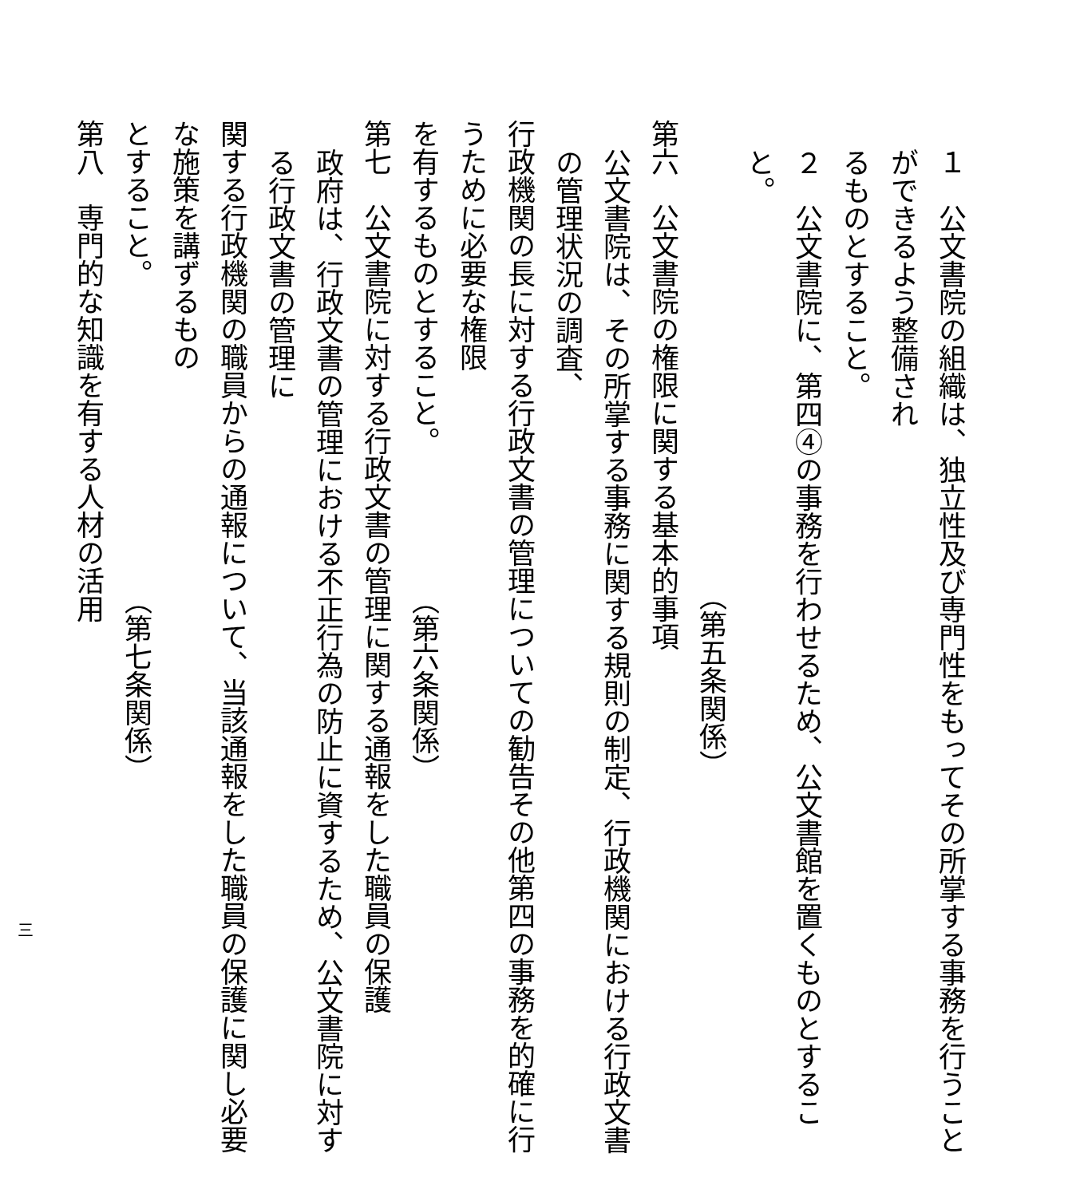１　公文書院の組織は、独立性及び専門性をもってその所掌する事務を行うことができるよう整備され
るものとすること。
２　公文書院に、第四④の事務を行わせるため、公文書館を置くものとすること。
（第五条関係）
第六　公文書院の権限に関する基本的事項
公文書院は、その所掌する事務に関する規則の制定、行政機関における行政文書の管理状況の調査、
行政機関の長に対する行政文書の管理についての勧告その他第四の事務を的確に行うために必要な権限
を有するものとすること。 （第六条関係）
第七　公文書院に対する行政文書の管理に関する通報をした職員の保護
政府は、行政文書の管理における不正行為の防止に資するため、公文書院に対する行政文書の管理に
関する行政機関の職員からの通報について、当該通報をした職員の保護に関し必要な施策を講ずるもの
とすること。 （第七条関係）
第八　専門的な知識を有する人材の活用
三